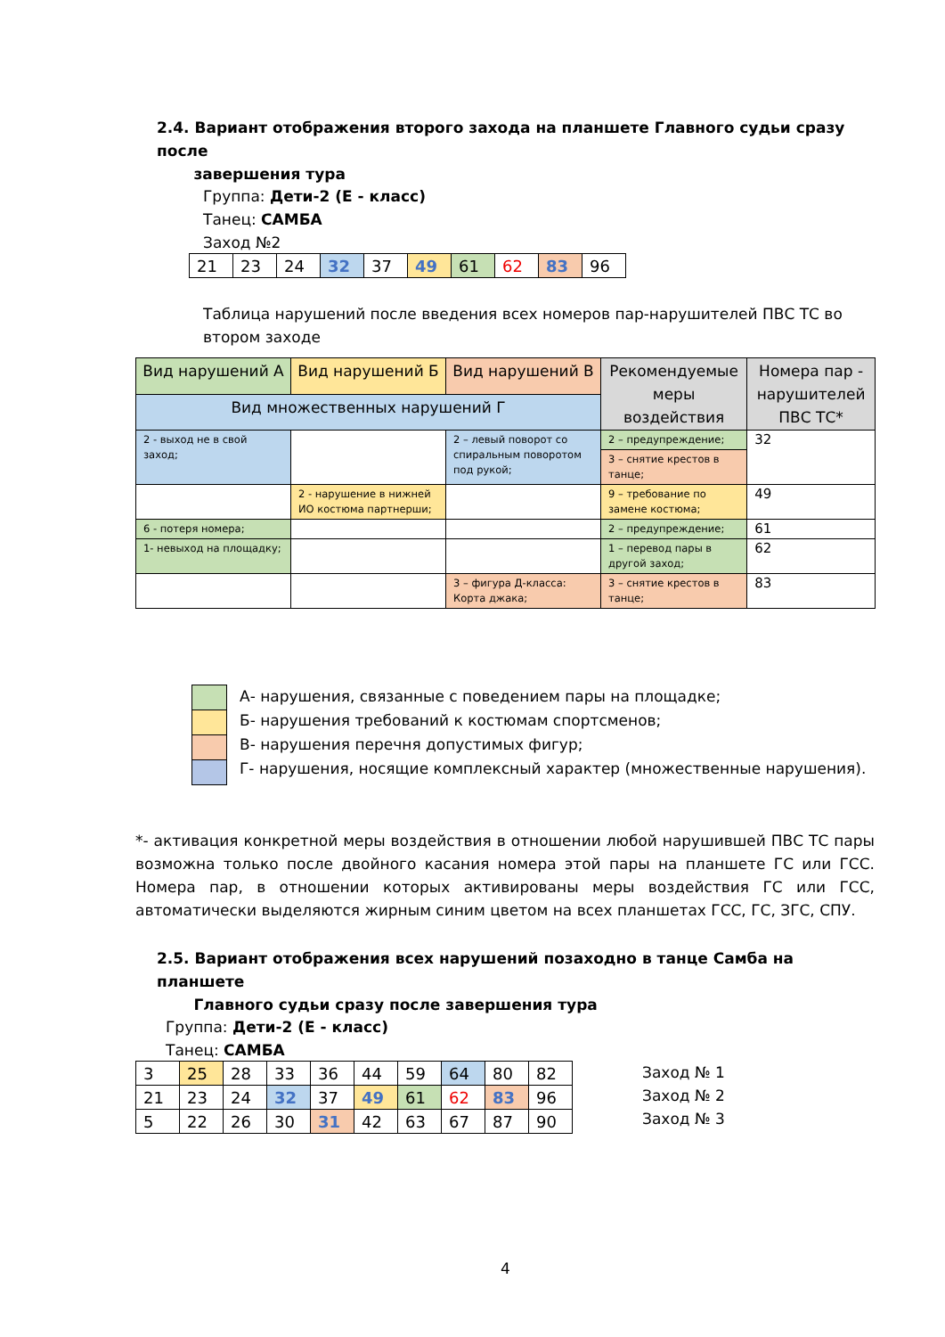2.4. Вариант отображения второго захода на планшете Главного судьи сразу после
завершения тура
Группа: Дети-2 (Е - класс)
Танец: САМБА
Заход №2
| 21 | 23 | 24 | 32 | 37 | 49 | 61 | 62 | 83 | 96 |
Таблица нарушений после введения всех номеров пар-нарушителей ПВС ТС во втором заходе
| Вид нарушений А | Вид нарушений Б | Вид нарушений В | Рекомендуемые меры воздействия | Номера пар - нарушителей ПВС ТС* |
| --- | --- | --- | --- | --- |
| Вид множественных нарушений Г | | | | |
| 2 - выход не в свой заход; | | 2 – левый поворот со спиральным поворотом под рукой; | 2 – предупреждение; | 32 |
| | | | 3 – снятие крестов в танце; | |
| | 2 - нарушение в нижней ИО костюма партнерши; | | 9 – требование по замене костюма; | 49 |
| 6 - потеря номера; | | | 2 – предупреждение; | 61 |
| 1- невыход на площадку; | | | 1 – перевод пары в другой заход; | 62 |
| | | 3 – фигура Д-класса: Корта джака; | 3 – снятие крестов в танце; | 83 |
А- нарушения, связанные с поведением пары на площадке;
Б- нарушения требований к костюмам спортсменов;
В- нарушения перечня допустимых фигур;
Г- нарушения, носящие комплексный характер (множественные нарушения).
*- активация конкретной меры воздействия в отношении любой нарушившей ПВС ТС пары возможна только после двойного касания номера этой пары на планшете ГС или ГСС. Номера пар, в отношении которых активированы меры воздействия ГС или ГСС, автоматически выделяются жирным синим цветом на всех планшетах ГСС, ГС, ЗГС, СПУ.
2.5. Вариант отображения всех нарушений позаходно в танце Самба на планшете
Главного судьи сразу после завершения тура
Группа: Дети-2 (Е - класс)
Танец: САМБА
| 3 | 25 | 28 | 33 | 36 | 44 | 59 | 64 | 80 | 82 |
| 21 | 23 | 24 | 32 | 37 | 49 | 61 | 62 | 83 | 96 |
| 5 | 22 | 26 | 30 | 31 | 42 | 63 | 67 | 87 | 90 |
Заход № 1
Заход № 2
Заход № 3
4